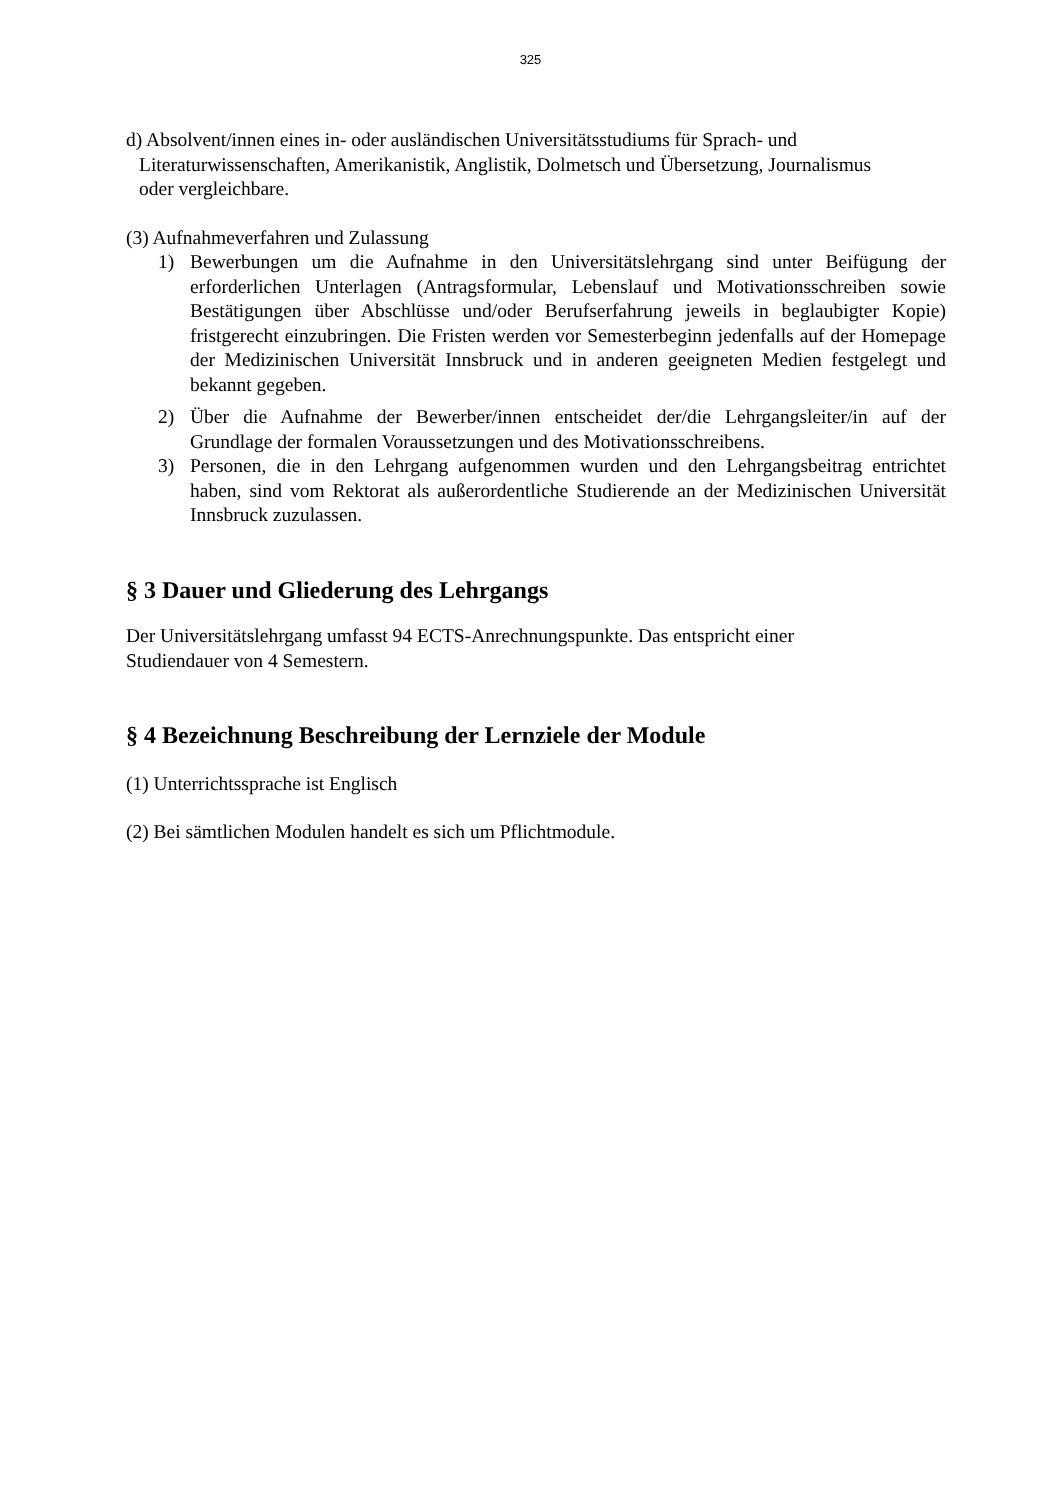325
d) Absolvent/innen eines in- oder ausländischen Universitätsstudiums für Sprach- und Literaturwissenschaften, Amerikanistik, Anglistik, Dolmetsch und Übersetzung, Journalismus oder vergleichbare.
(3) Aufnahmeverfahren und Zulassung
1) Bewerbungen um die Aufnahme in den Universitätslehrgang sind unter Beifügung der erforderlichen Unterlagen (Antragsformular, Lebenslauf und Motivationsschreiben sowie Bestätigungen über Abschlüsse und/oder Berufserfahrung jeweils in beglaubigter Kopie) fristgerecht einzubringen. Die Fristen werden vor Semesterbeginn jedenfalls auf der Homepage der Medizinischen Universität Innsbruck und in anderen geeigneten Medien festgelegt und bekannt gegeben.
2) Über die Aufnahme der Bewerber/innen entscheidet der/die Lehrgangsleiter/in auf der Grundlage der formalen Voraussetzungen und des Motivationsschreibens.
3) Personen, die in den Lehrgang aufgenommen wurden und den Lehrgangsbeitrag entrichtet haben, sind vom Rektorat als außerordentliche Studierende an der Medizinischen Universität Innsbruck zuzulassen.
§ 3 Dauer und Gliederung des Lehrgangs
Der Universitätslehrgang umfasst 94 ECTS-Anrechnungspunkte. Das entspricht einer Studiendauer von 4 Semestern.
§ 4 Bezeichnung Beschreibung der Lernziele der Module
(1) Unterrichtssprache ist Englisch
(2) Bei sämtlichen Modulen handelt es sich um Pflichtmodule.